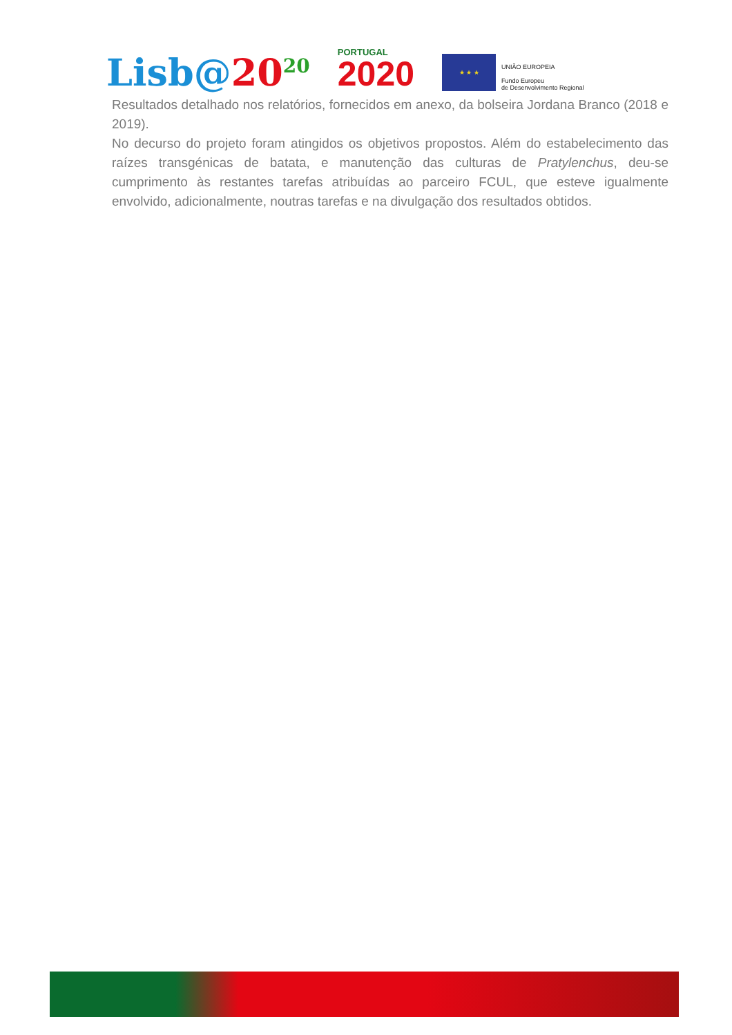Lisb@20<sup>20</sup>
PORTUGAL
2020
★ ★ ★
UNIÃO EUROPEIA
Fundo Europeu
de Desenvolvimento Regional
Resultados detalhado nos relatórios, fornecidos em anexo, da bolseira Jordana Branco (2018 e 2019).
No decurso do projeto foram atingidos os objetivos propostos. Além do estabelecimento das raízes transgénicas de batata, e manutenção das culturas de Pratylenchus, deu-se cumprimento às restantes tarefas atribuídas ao parceiro FCUL, que esteve igualmente envolvido, adicionalmente, noutras tarefas e na divulgação dos resultados obtidos.